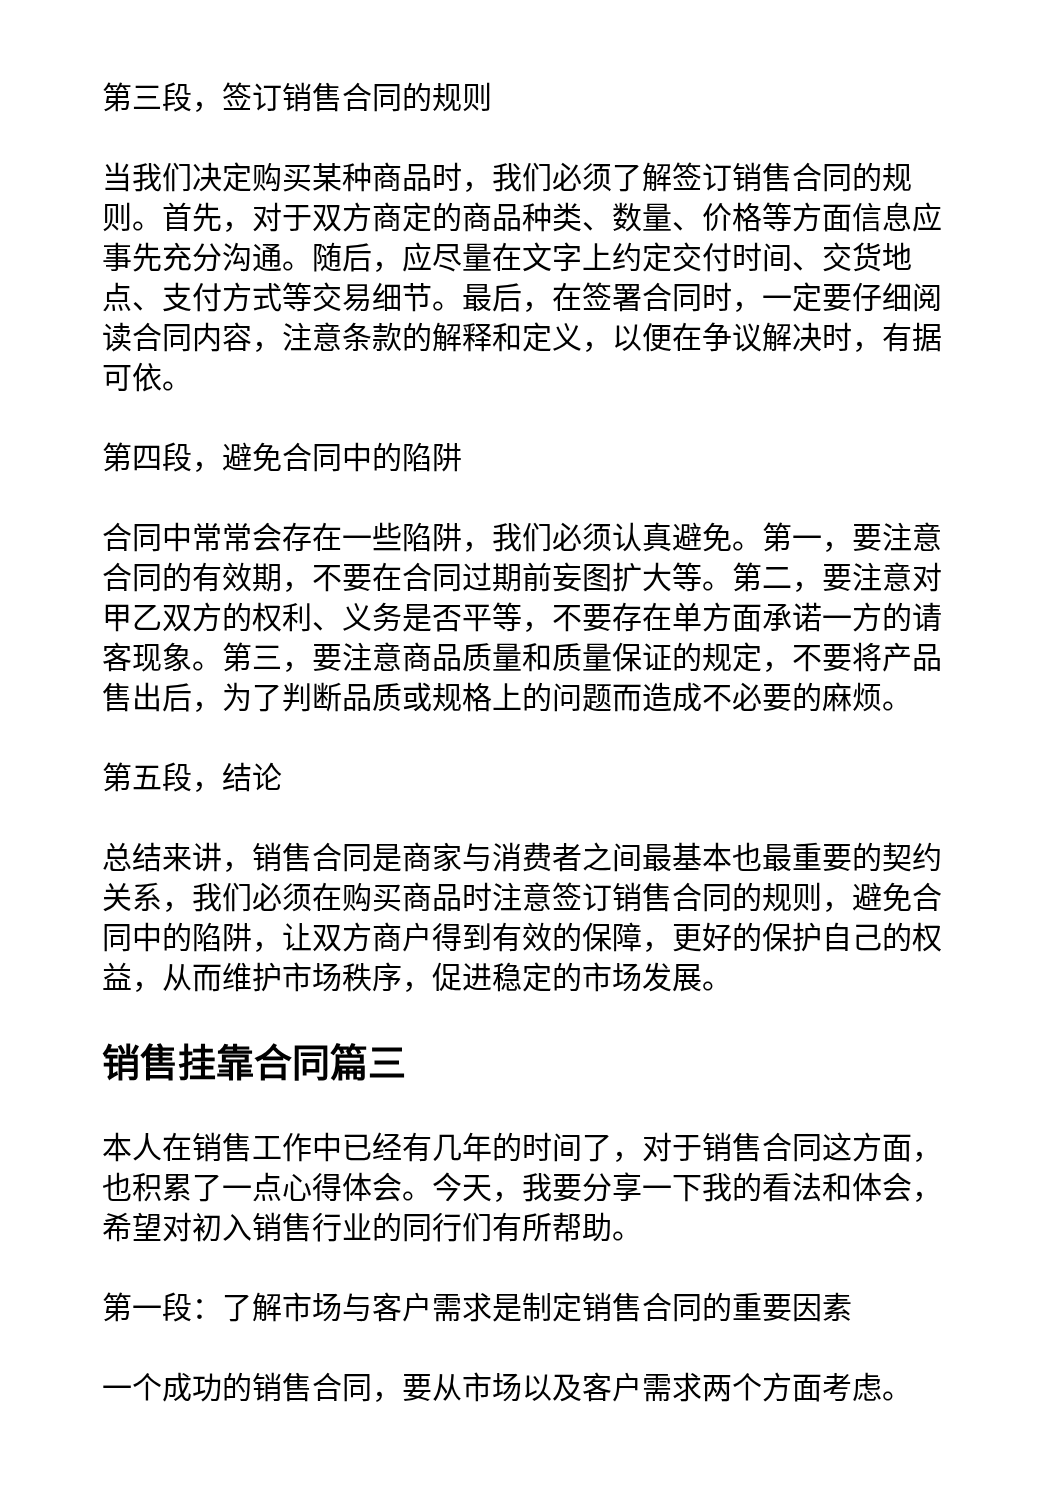第三段，签订销售合同的规则
当我们决定购买某种商品时，我们必须了解签订销售合同的规则。首先，对于双方商定的商品种类、数量、价格等方面信息应事先充分沟通。随后，应尽量在文字上约定交付时间、交货地点、支付方式等交易细节。最后，在签署合同时，一定要仔细阅读合同内容，注意条款的解释和定义，以便在争议解决时，有据可依。
第四段，避免合同中的陷阱
合同中常常会存在一些陷阱，我们必须认真避免。第一，要注意合同的有效期，不要在合同过期前妄图扩大等。第二，要注意对甲乙双方的权利、义务是否平等，不要存在单方面承诺一方的请客现象。第三，要注意商品质量和质量保证的规定，不要将产品售出后，为了判断品质或规格上的问题而造成不必要的麻烦。
第五段，结论
总结来讲，销售合同是商家与消费者之间最基本也最重要的契约关系，我们必须在购买商品时注意签订销售合同的规则，避免合同中的陷阱，让双方商户得到有效的保障，更好的保护自己的权益，从而维护市场秩序，促进稳定的市场发展。
销售挂靠合同篇三
本人在销售工作中已经有几年的时间了，对于销售合同这方面，也积累了一点心得体会。今天，我要分享一下我的看法和体会，希望对初入销售行业的同行们有所帮助。
第一段：了解市场与客户需求是制定销售合同的重要因素
一个成功的销售合同，要从市场以及客户需求两个方面考虑。